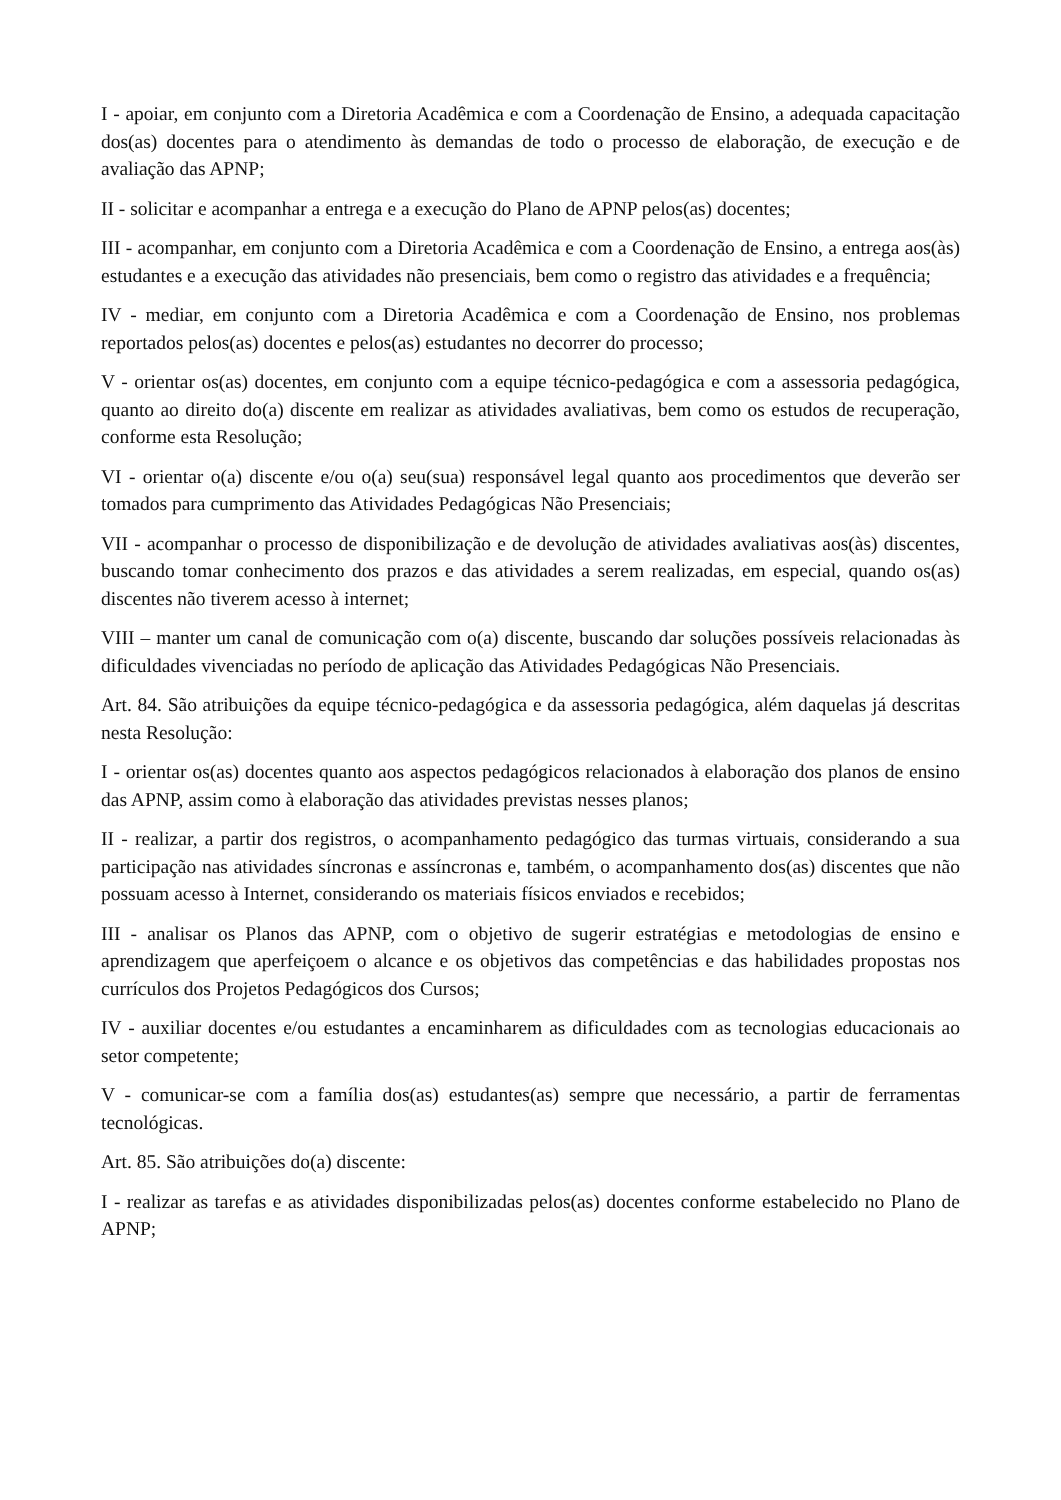I - apoiar, em conjunto com a Diretoria Acadêmica e com a Coordenação de Ensino, a adequada capacitação dos(as) docentes para o atendimento às demandas de todo o processo de elaboração, de execução e de avaliação das APNP;
II - solicitar e acompanhar a entrega e a execução do Plano de APNP pelos(as) docentes;
III - acompanhar, em conjunto com a Diretoria Acadêmica e com a Coordenação de Ensino, a entrega aos(às) estudantes e a execução das atividades não presenciais, bem como o registro das atividades e a frequência;
IV - mediar, em conjunto com a Diretoria Acadêmica e com a Coordenação de Ensino, nos problemas reportados pelos(as) docentes e pelos(as) estudantes no decorrer do processo;
V - orientar os(as) docentes, em conjunto com a equipe técnico-pedagógica e com a assessoria pedagógica, quanto ao direito do(a) discente em realizar as atividades avaliativas, bem como os estudos de recuperação, conforme esta Resolução;
VI - orientar o(a) discente e/ou o(a) seu(sua) responsável legal quanto aos procedimentos que deverão ser tomados para cumprimento das Atividades Pedagógicas Não Presenciais;
VII - acompanhar o processo de disponibilização e de devolução de atividades avaliativas aos(às) discentes, buscando tomar conhecimento dos prazos e das atividades a serem realizadas, em especial, quando os(as) discentes não tiverem acesso à internet;
VIII – manter um canal de comunicação com o(a) discente, buscando dar soluções possíveis relacionadas às dificuldades vivenciadas no período de aplicação das Atividades Pedagógicas Não Presenciais.
Art. 84. São atribuições da equipe técnico-pedagógica e da assessoria pedagógica, além daquelas já descritas nesta Resolução:
I - orientar os(as) docentes quanto aos aspectos pedagógicos relacionados à elaboração dos planos de ensino das APNP, assim como à elaboração das atividades previstas nesses planos;
II - realizar, a partir dos registros, o acompanhamento pedagógico das turmas virtuais, considerando a sua participação nas atividades síncronas e assíncronas e, também, o acompanhamento dos(as) discentes que não possuam acesso à Internet, considerando os materiais físicos enviados e recebidos;
III - analisar os Planos das APNP, com o objetivo de sugerir estratégias e metodologias de ensino e aprendizagem que aperfeiçoem o alcance e os objetivos das competências e das habilidades propostas nos currículos dos Projetos Pedagógicos dos Cursos;
IV - auxiliar docentes e/ou estudantes a encaminharem as dificuldades com as tecnologias educacionais ao setor competente;
V - comunicar-se com a família dos(as) estudantes(as) sempre que necessário, a partir de ferramentas tecnológicas.
Art. 85. São atribuições do(a) discente:
I - realizar as tarefas e as atividades disponibilizadas pelos(as) docentes conforme estabelecido no Plano de APNP;